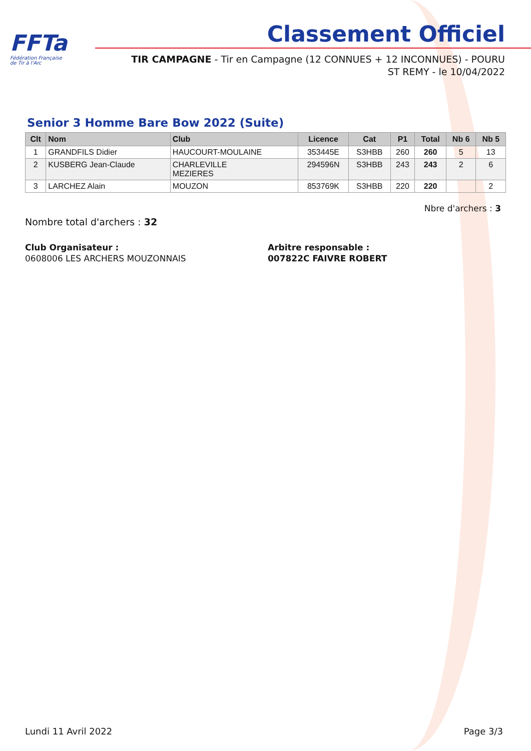FFTa
Fédération Française
de Tir à l'Arc
Classement Officiel
TIR CAMPAGNE - Tir en Campagne (12 CONNUES + 12 INCONNUES) - POURU ST REMY - le 10/04/2022
Senior 3 Homme Bare Bow 2022 (Suite)
| Clt | Nom | Club | Licence | Cat | P1 | Total | Nb 6 | Nb 5 |
| --- | --- | --- | --- | --- | --- | --- | --- | --- |
| 1 | GRANDFILS Didier | HAUCOURT-MOULAINE | 353445E | S3HBB | 260 | 260 | 5 | 13 |
| 2 | KUSBERG Jean-Claude | CHARLEVILLE MEZIERES | 294596N | S3HBB | 243 | 243 | 2 | 6 |
| 3 | LARCHEZ Alain | MOUZON | 853769K | S3HBB | 220 | 220 | | 2 |
Nbre d'archers : 3
Nombre total d'archers : 32
Club Organisateur :
0608006 LES ARCHERS MOUZONNAIS
Arbitre responsable :
007822C FAIVRE ROBERT
Lundi 11 Avril 2022 Page 3/3